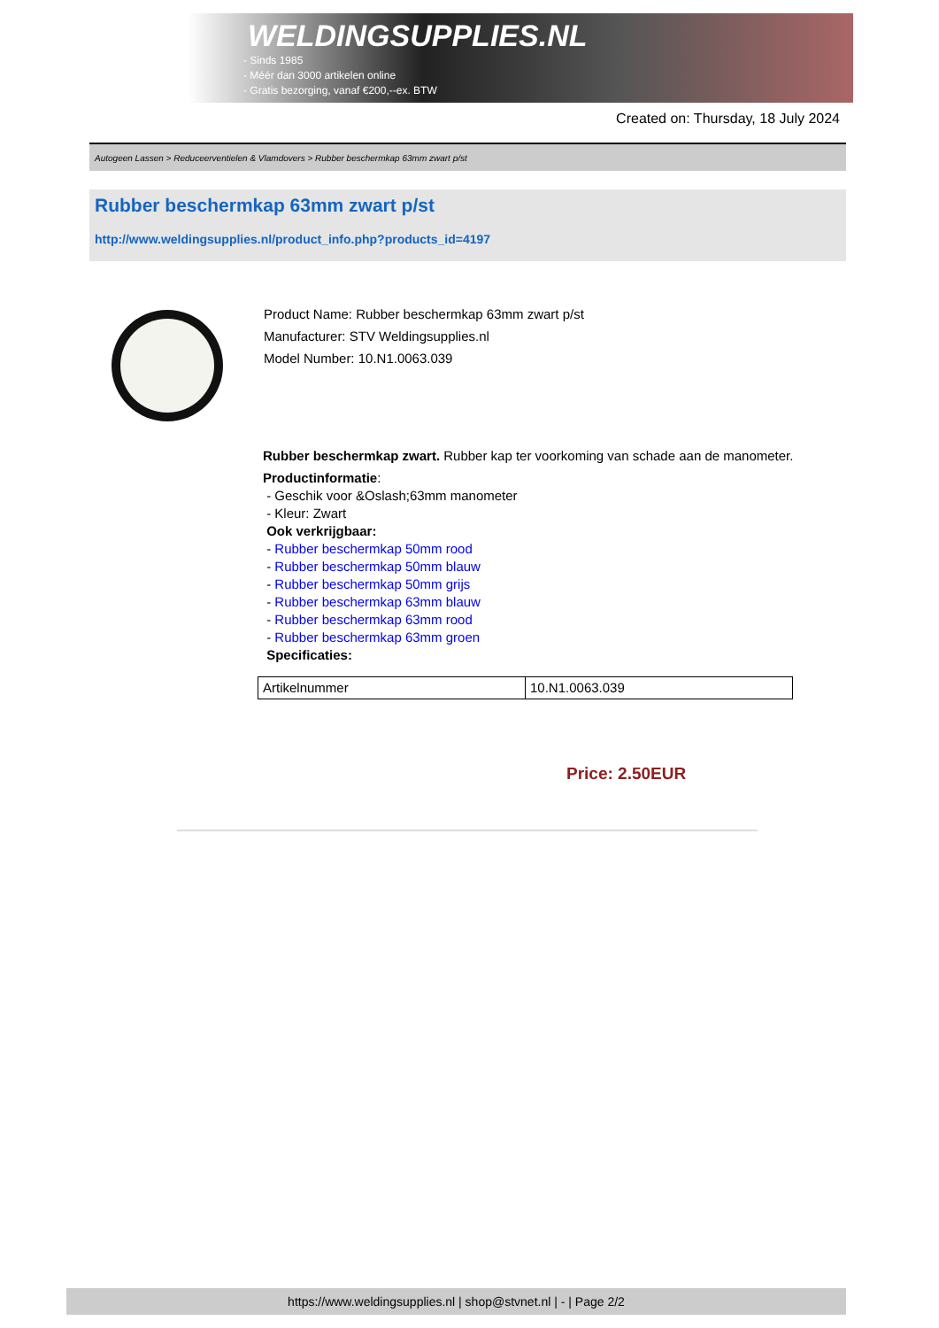WELDINGSUPPLIES.NL
- Sinds 1985
- Méér dan 3000 artikelen online
- Gratis bezorging, vanaf €200,--ex. BTW
Created on: Thursday, 18 July 2024
Autogeen Lassen > Reduceerventielen & Vlamdovers > Rubber beschermkap 63mm zwart p/st
Rubber beschermkap 63mm zwart p/st
http://www.weldingsupplies.nl/product_info.php?products_id=4197
Product Name: Rubber beschermkap 63mm zwart p/st
Manufacturer: STV Weldingsupplies.nl
Model Number: 10.N1.0063.039
Rubber beschermkap zwart. Rubber kap ter voorkoming van schade aan de manometer.
Productinformatie:
- Geschik voor &Oslash;63mm manometer
- Kleur: Zwart
Ook verkrijgbaar:
- Rubber beschermkap 50mm rood
- Rubber beschermkap 50mm blauw
- Rubber beschermkap 50mm grijs
- Rubber beschermkap 63mm blauw
- Rubber beschermkap 63mm rood
- Rubber beschermkap 63mm groen
Specificaties:
| Artikelnummer | 10.N1.0063.039 |
Price: 2.50EUR
https://www.weldingsupplies.nl | shop@stvnet.nl | - | Page 2/2